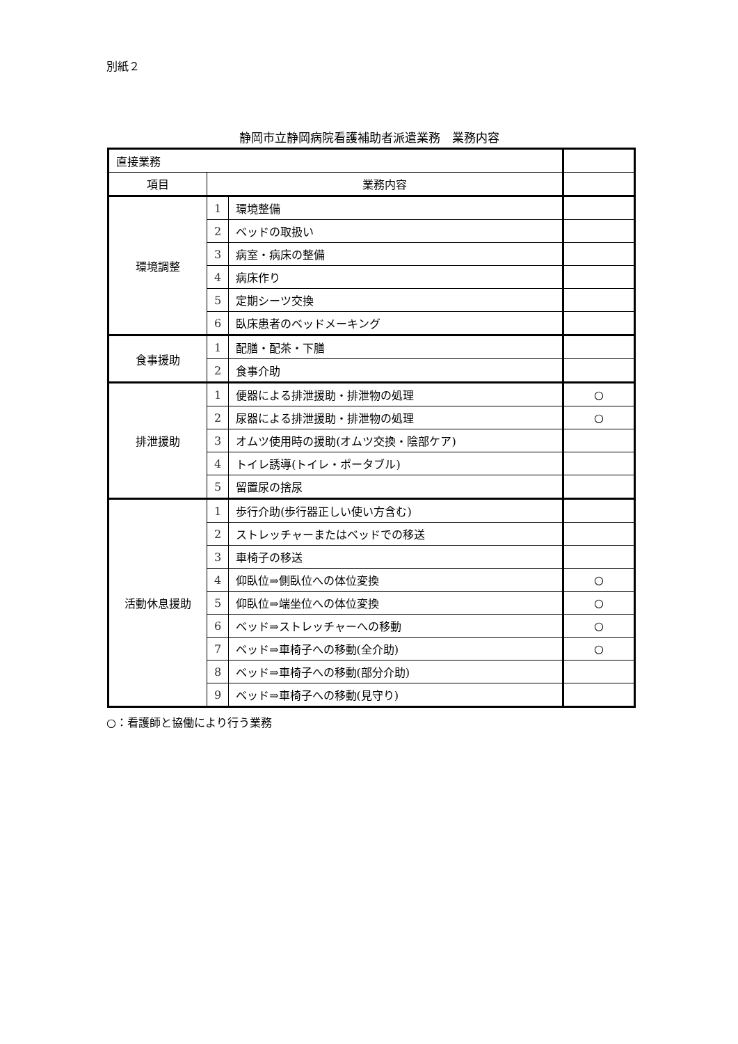別紙２
静岡市立静岡病院看護補助者派遣業務　業務内容
| 直接業務 | | | |
| 項目 | 業務内容 | | |
| 環境調整 | 1 | 環境整備 | |
| | 2 | ベッドの取扱い | |
| | 3 | 病室・病床の整備 | |
| | 4 | 病床作り | |
| | 5 | 定期シーツ交換 | |
| | 6 | 臥床患者のベッドメーキング | |
| 食事援助 | 1 | 配膳・配茶・下膳 | |
| | 2 | 食事介助 | |
| 排泄援助 | 1 | 便器による排泄援助・排泄物の処理 | ○ |
| | 2 | 尿器による排泄援助・排泄物の処理 | ○ |
| | 3 | オムツ使用時の援助(オムツ交換・陰部ケア) | |
| | 4 | トイレ誘導(トイレ・ポータブル) | |
| | 5 | 留置尿の捨尿 | |
| 活動休息援助 | 1 | 歩行介助(歩行器正しい使い方含む) | |
| | 2 | ストレッチャーまたはベッドでの移送 | |
| | 3 | 車椅子の移送 | |
| | 4 | 仰臥位⇒側臥位への体位変換 | ○ |
| | 5 | 仰臥位⇒端坐位への体位変換 | ○ |
| | 6 | ベッド⇒ストレッチャーへの移動 | ○ |
| | 7 | ベッド⇒車椅子への移動(全介助) | ○ |
| | 8 | ベッド⇒車椅子への移動(部分介助) | |
| | 9 | ベッド⇒車椅子への移動(見守り) | |
○：看護師と協働により行う業務